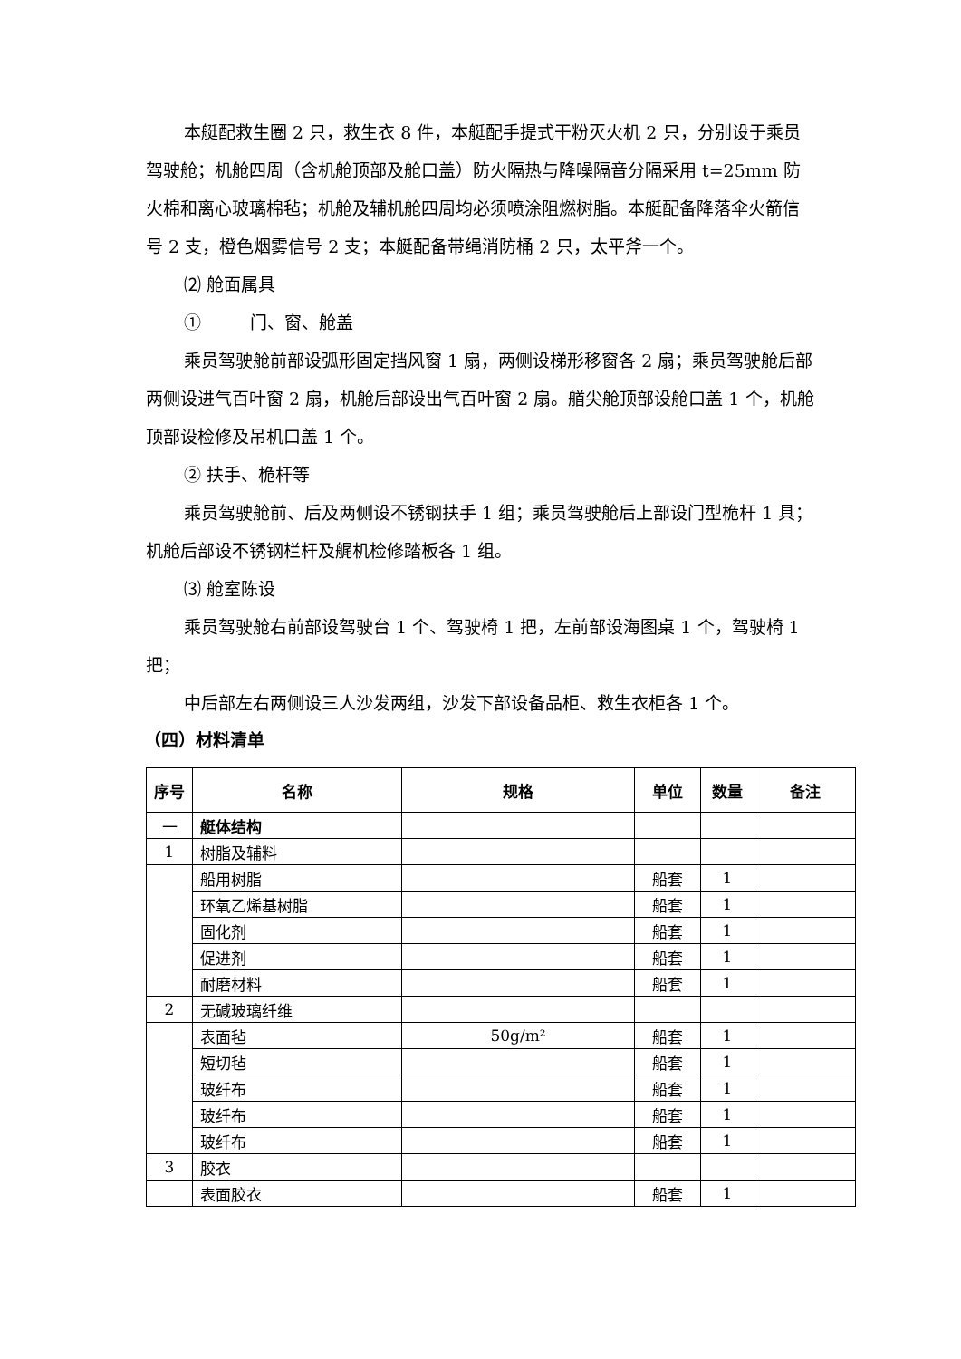本艇配救生圈 2 只，救生衣 8 件，本艇配手提式干粉灭火机 2 只，分别设于乘员驾驶舱；机舱四周（含机舱顶部及舱口盖）防火隔热与降噪隔音分隔采用 t=25mm 防火棉和离心玻璃棉毡；机舱及辅机舱四周均必须喷涂阻燃树脂。本艇配备降落伞火箭信号 2 支，橙色烟雾信号 2 支；本艇配备带绳消防桶 2 只，太平斧一个。
⑵ 舱面属具
① 门、窗、舱盖
乘员驾驶舱前部设弧形固定挡风窗 1 扇，两侧设梯形移窗各 2 扇；乘员驾驶舱后部两侧设进气百叶窗 2 扇，机舱后部设出气百叶窗 2 扇。艏尖舱顶部设舱口盖 1 个，机舱顶部设检修及吊机口盖 1 个。
② 扶手、桅杆等
乘员驾驶舱前、后及两侧设不锈钢扶手 1 组；乘员驾驶舱后上部设门型桅杆 1 具；机舱后部设不锈钢栏杆及艉机检修踏板各 1 组。
⑶ 舱室陈设
乘员驾驶舱右前部设驾驶台 1 个、驾驶椅 1 把，左前部设海图桌 1 个，驾驶椅 1 把；
中后部左右两侧设三人沙发两组，沙发下部设备品柜、救生衣柜各 1 个。
（四）材料清单
| 序号 | 名称 | 规格 | 单位 | 数量 | 备注 |
| --- | --- | --- | --- | --- | --- |
| 一 | 艇体结构 | | | | |
| 1 | 树脂及辅料 | | | | |
| | 船用树脂 | | 船套 | 1 | |
| | 环氧乙烯基树脂 | | 船套 | 1 | |
| | 固化剂 | | 船套 | 1 | |
| | 促进剂 | | 船套 | 1 | |
| | 耐磨材料 | | 船套 | 1 | |
| 2 | 无碱玻璃纤维 | | | | |
| | 表面毡 | 50g/m² | 船套 | 1 | |
| | 短切毡 | | 船套 | 1 | |
| | 玻纤布 | | 船套 | 1 | |
| | 玻纤布 | | 船套 | 1 | |
| | 玻纤布 | | 船套 | 1 | |
| 3 | 胶衣 | | | | |
| | 表面胶衣 | | 船套 | 1 | |